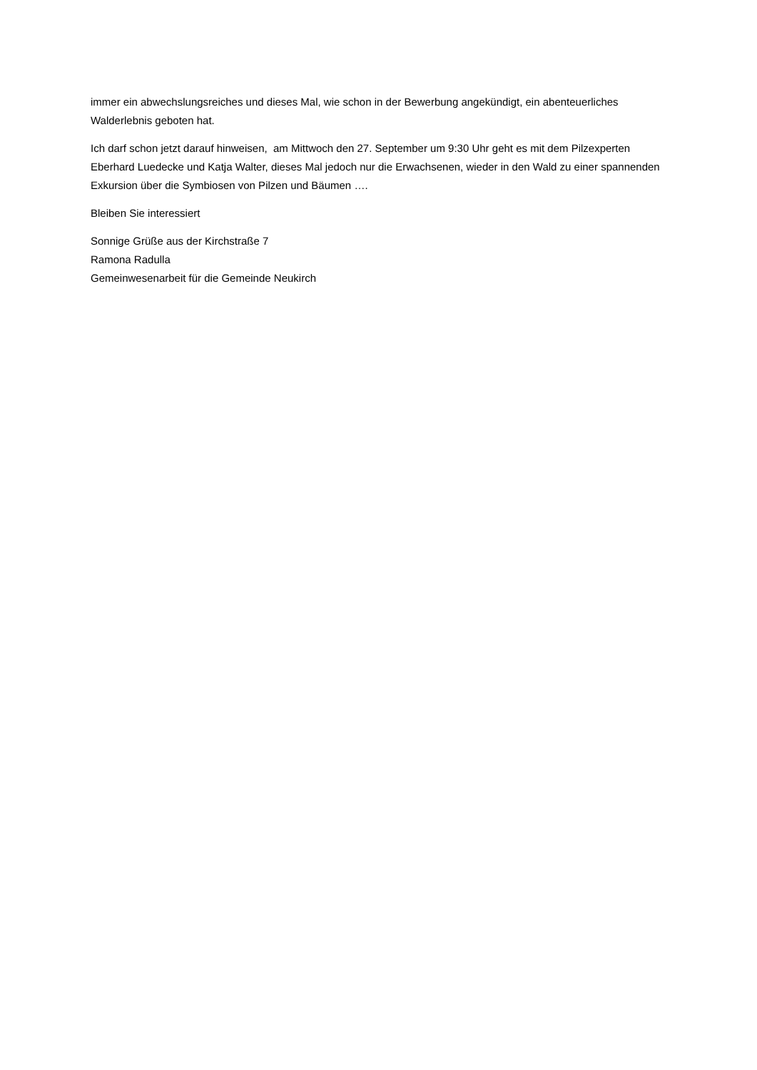immer ein abwechslungsreiches und dieses Mal, wie schon in der Bewerbung angekündigt, ein abenteuerliches Walderlebnis geboten hat.
Ich darf schon jetzt darauf hinweisen, am Mittwoch den 27. September um 9:30 Uhr geht es mit dem Pilzexperten Eberhard Luedecke und Katja Walter, dieses Mal jedoch nur die Erwachsenen, wieder in den Wald zu einer spannenden Exkursion über die Symbiosen von Pilzen und Bäumen ….
Bleiben Sie interessiert
Sonnige Grüße aus der Kirchstraße 7
Ramona Radulla
Gemeinwesenarbeit für die Gemeinde Neukirch